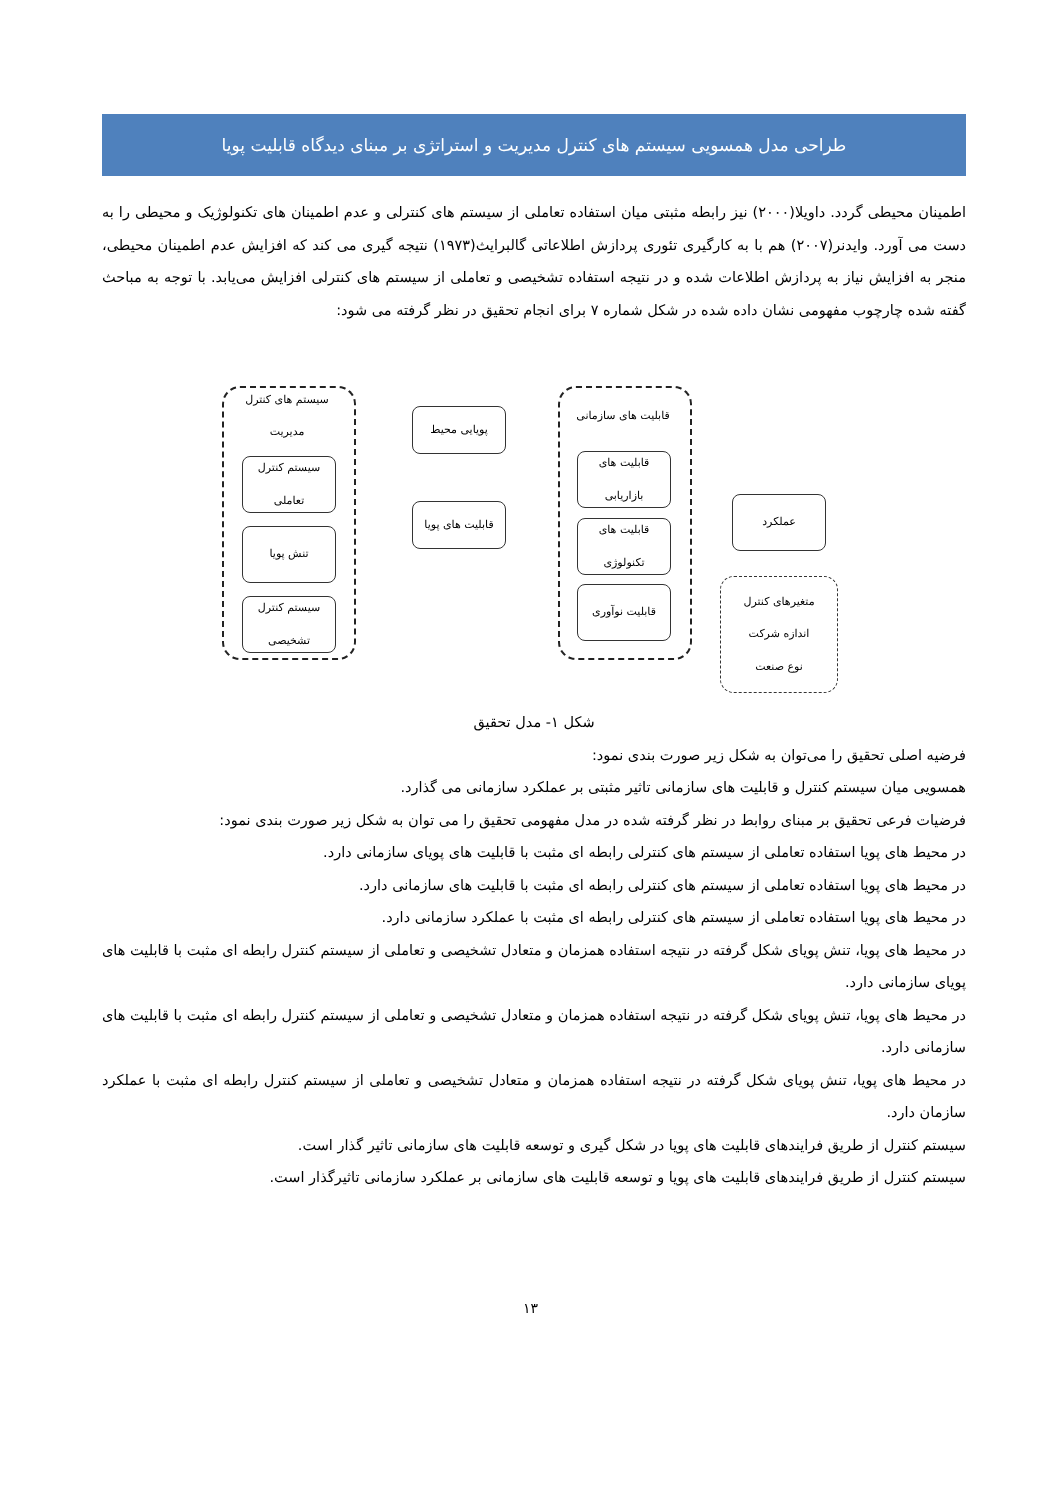طراحی مدل همسویی سیستم های کنترل مدیریت و استراتژی بر مبنای دیدگاه قابلیت پویا
اطمینان محیطی گردد. داویلا(۲۰۰۰) نیز رابطه مثبتی میان استفاده تعاملی از سیستم های کنترلی و عدم اطمینان های تکنولوژیک و محیطی را به دست می آورد. وایدنر(۲۰۰۷) هم با به کارگیری تئوری پردازش اطلاعاتی گالبرایث(۱۹۷۳) نتیجه گیری می کند که افزایش عدم اطمینان محیطی، منجر به افزایش نیاز به پردازش اطلاعات شده و در نتیجه استفاده تشخیصی و تعاملی از سیستم های کنترلی افزایش می‌یابد. با توجه به مباحث گفته شده چارچوب مفهومی نشان داده شده در شکل شماره ۷ برای انجام تحقیق در نظر گرفته می شود:
سیستم های کنترل مدیریت
سیستم کنترل تعاملی
تنش پویا
سیستم کنترل تشخیصی
پویایی محیط
قابلیت های پویا
قابلیت های سازمانی
قابلیت های بازاریابی
قابلیت های تکنولوژی
قابلیت نوآوری
عملکرد
متغیرهای کنترل
اندازه شرکت
نوع صنعت
شکل ۱- مدل تحقیق
فرضیه اصلی تحقیق را می‌توان به شکل زیر صورت بندی نمود:
همسویی میان سیستم کنترل و قابلیت های سازمانی تاثیر مثبتی بر عملکرد سازمانی می گذارد.
فرضیات فرعی تحقیق بر مبنای روابط در نظر گرفته شده در مدل مفهومی تحقیق را می توان به شکل زیر صورت بندی نمود:
در محیط های پویا استفاده تعاملی از سیستم های کنترلی رابطه ای مثبت با قابلیت های پویای سازمانی دارد.
در محیط های پویا استفاده تعاملی از سیستم های کنترلی رابطه ای مثبت با قابلیت های سازمانی دارد.
در محیط های پویا استفاده تعاملی از سیستم های کنترلی رابطه ای مثبت با عملکرد سازمانی دارد.
در محیط های پویا، تنش پویای شکل گرفته در نتیجه استفاده همزمان و متعادل تشخیصی و تعاملی از سیستم کنترل رابطه ای مثبت با قابلیت های پویای سازمانی دارد.
در محیط های پویا، تنش پویای شکل گرفته در نتیجه استفاده همزمان و متعادل تشخیصی و تعاملی از سیستم کنترل رابطه ای مثبت با قابلیت های سازمانی دارد.
در محیط های پویا، تنش پویای شکل گرفته در نتیجه استفاده همزمان و متعادل تشخیصی و تعاملی از سیستم کنترل رابطه ای مثبت با عملکرد سازمان دارد.
سیستم کنترل از طریق فرایندهای قابلیت های پویا در شکل گیری و توسعه قابلیت های سازمانی تاثیر گذار است.
سیستم کنترل از طریق فرایندهای قابلیت های پویا و توسعه قابلیت های سازمانی بر عملکرد سازمانی تاثیرگذار است.
۱۳